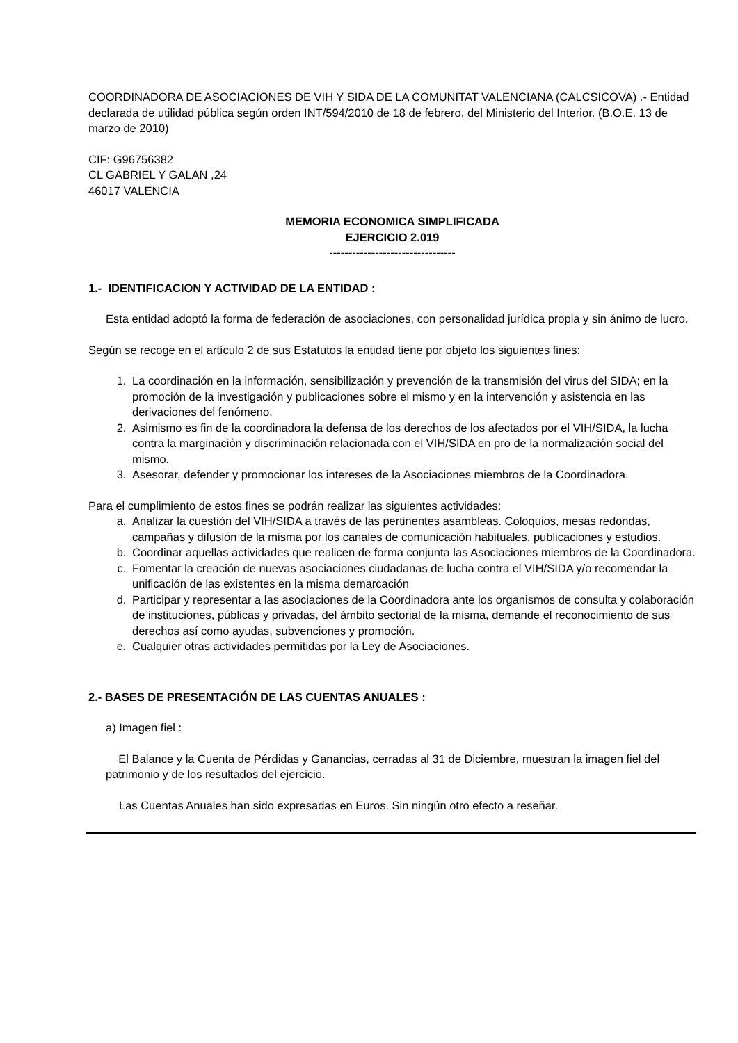COORDINADORA DE ASOCIACIONES DE VIH Y SIDA DE LA COMUNITAT VALENCIANA (CALCSICOVA) .- Entidad declarada de utilidad pública según orden INT/594/2010 de 18 de febrero, del Ministerio del Interior. (B.O.E. 13 de marzo de 2010)
CIF: G96756382
CL GABRIEL Y GALAN ,24
46017 VALENCIA
MEMORIA ECONOMICA SIMPLIFICADA
EJERCICIO 2.019
---------------------------------
1.- IDENTIFICACION Y ACTIVIDAD DE LA ENTIDAD :
Esta entidad adoptó la forma de federación de asociaciones, con personalidad jurídica propia y sin ánimo de lucro.
Según se recoge en el artículo 2 de sus Estatutos la entidad tiene por objeto los siguientes fines:
1. La coordinación en la información, sensibilización y prevención de la transmisión del virus del SIDA; en la promoción de la investigación y publicaciones sobre el mismo y en la intervención y asistencia en las derivaciones del fenómeno.
2. Asimismo es fin de la coordinadora la defensa de los derechos de los afectados por el VIH/SIDA, la lucha contra la marginación y discriminación relacionada con el VIH/SIDA en pro de la normalización social del mismo.
3. Asesorar, defender y promocionar los intereses de la Asociaciones miembros de la Coordinadora.
Para el cumplimiento de estos fines se podrán realizar las siguientes actividades:
a. Analizar la cuestión del VIH/SIDA a través de las pertinentes asambleas. Coloquios, mesas redondas, campañas y difusión de la misma por los canales de comunicación habituales, publicaciones y estudios.
b. Coordinar aquellas actividades que realicen de forma conjunta las Asociaciones miembros de la Coordinadora.
c. Fomentar la creación de nuevas asociaciones ciudadanas de lucha contra el VIH/SIDA y/o recomendar la unificación de las existentes en la misma demarcación
d. Participar y representar a las asociaciones de la Coordinadora ante los organismos de consulta y colaboración de instituciones, públicas y privadas, del ámbito sectorial de la misma, demande el reconocimiento de sus derechos así como ayudas, subvenciones y promoción.
e. Cualquier otras actividades permitidas por la Ley de Asociaciones.
2.- BASES DE PRESENTACIÓN DE LAS CUENTAS ANUALES :
a) Imagen fiel :
El Balance y la Cuenta de Pérdidas y Ganancias, cerradas al 31 de Diciembre, muestran la imagen fiel del patrimonio y de los resultados del ejercicio.
Las Cuentas Anuales han sido expresadas en Euros. Sin ningún otro efecto a reseñar.